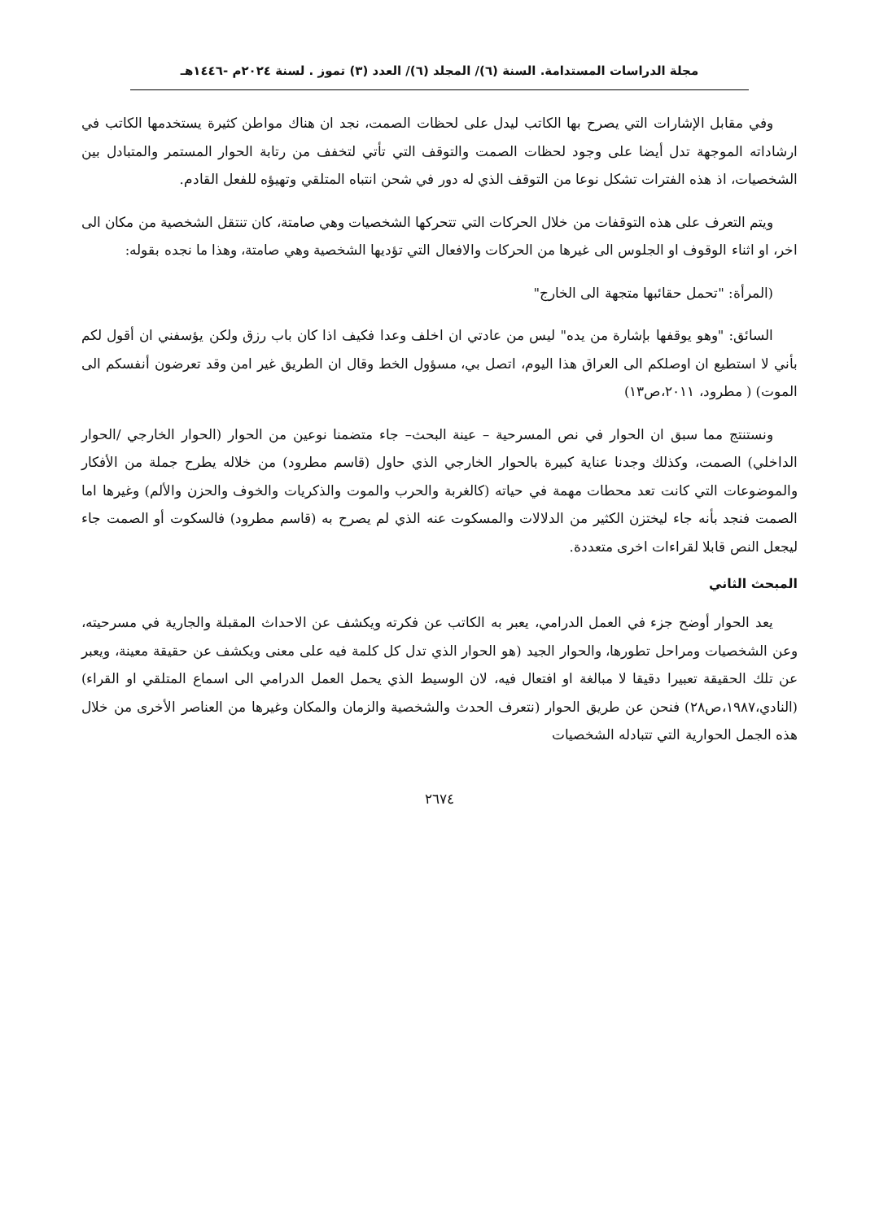مجلة الدراسات المستدامة. السنة (٦)/ المجلد (٦)/ العدد (٣) تموز . لسنة ٢٠٢٤م -١٤٤٦هـ
وفي مقابل الإشارات التي يصرح بها الكاتب ليدل على لحظات الصمت، نجد ان هناك مواطن كثيرة يستخدمها الكاتب في ارشاداته الموجهة تدل أيضا على وجود لحظات الصمت والتوقف التي تأتي لتخفف من رتابة الحوار المستمر والمتبادل بين الشخصيات، اذ هذه الفترات تشكل نوعا من التوقف الذي له دور في شحن انتباه المتلقي وتهيؤه للفعل القادم.
ويتم التعرف على هذه التوقفات من خلال الحركات التي تتحركها الشخصيات وهي صامتة، كان تنتقل الشخصية من مكان الى اخر، او اثناء الوقوف او الجلوس الى غيرها من الحركات والافعال التي تؤديها الشخصية وهي صامتة، وهذا ما نجده بقوله:
(المرأة: "تحمل حقائبها متجهة الى الخارج"
السائق: "وهو يوقفها بإشارة من يده" ليس من عادتي ان اخلف وعدا فكيف اذا كان باب رزق ولكن يؤسفني ان أقول لكم بأني لا استطيع ان اوصلكم الى العراق هذا اليوم، اتصل بي، مسؤول الخط وقال ان الطريق غير امن وقد تعرضون أنفسكم الى الموت) ( مطرود، ٢٠١١،ص١٣)
ونستنتج مما سبق ان الحوار في نص المسرحية – عينة البحث– جاء متضمنا نوعين من الحوار (الحوار الخارجي /الحوار الداخلي) الصمت، وكذلك وجدنا عناية كبيرة بالحوار الخارجي الذي حاول (قاسم مطرود) من خلاله يطرح جملة من الأفكار والموضوعات التي كانت تعد محطات مهمة في حياته (كالغربة والحرب والموت والذكريات والخوف والحزن والألم) وغيرها اما الصمت فنجد بأنه جاء ليختزن الكثير من الدلالات والمسكوت عنه الذي لم يصرح به (قاسم مطرود) فالسكوت أو الصمت جاء ليجعل النص قابلا لقراءات اخرى متعددة.
المبحث الثاني
يعد الحوار أوضح جزء في العمل الدرامي، يعبر به الكاتب عن فكرته ويكشف عن الاحداث المقبلة والجارية في مسرحيته، وعن الشخصيات ومراحل تطورها، والحوار الجيد (هو الحوار الذي تدل كل كلمة فيه على معنى ويكشف عن حقيقة معينة، ويعبر عن تلك الحقيقة تعبيرا دقيقا لا مبالغة او افتعال فيه، لان الوسيط الذي يحمل العمل الدرامي الى اسماع المتلقي او القراء)(النادي،١٩٨٧،ص٢٨) فنحن عن طريق الحوار (نتعرف الحدث والشخصية والزمان والمكان وغيرها من العناصر الأخرى من خلال هذه الجمل الحوارية التي تتبادله الشخصيات
٢٦٧٤